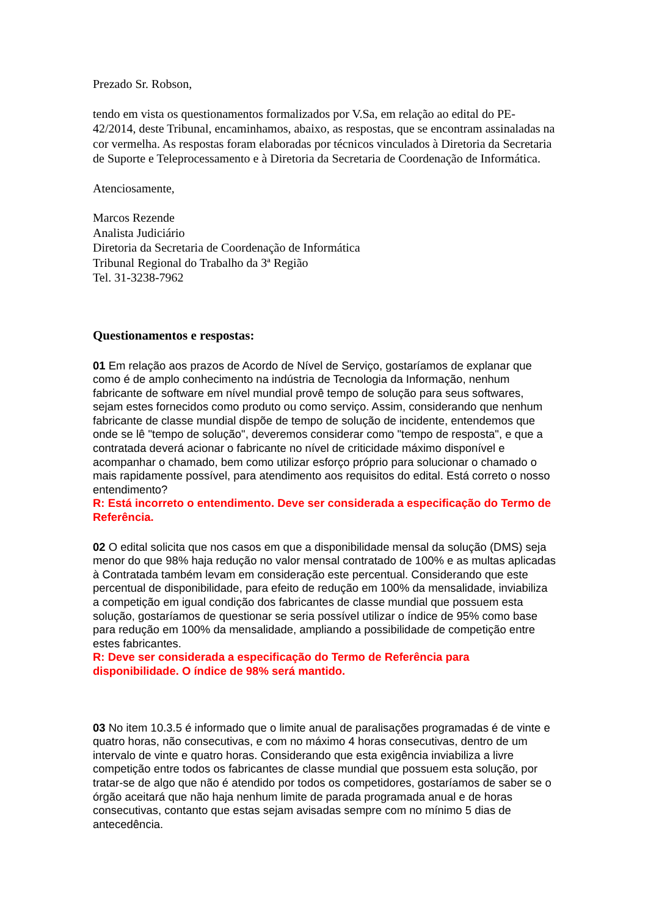Prezado Sr. Robson,
tendo em vista os questionamentos formalizados por V.Sa, em relação ao edital do PE-42/2014, deste Tribunal, encaminhamos, abaixo, as respostas, que se encontram assinaladas na cor vermelha. As respostas foram elaboradas por técnicos vinculados à Diretoria da Secretaria de Suporte e Teleprocessamento e à Diretoria da Secretaria de Coordenação de Informática.
Atenciosamente,
Marcos Rezende
Analista Judiciário
Diretoria da Secretaria de Coordenação de Informática
Tribunal Regional do Trabalho da 3ª Região
Tel. 31-3238-7962
Questionamentos e respostas:
01 Em relação aos prazos de Acordo de Nível de Serviço, gostaríamos de explanar que como é de amplo conhecimento na indústria de Tecnologia da Informação, nenhum fabricante de software em nível mundial provê tempo de solução para seus softwares, sejam estes fornecidos como produto ou como serviço. Assim, considerando que nenhum fabricante de classe mundial dispõe de tempo de solução de incidente, entendemos que onde se lê "tempo de solução", deveremos considerar como "tempo de resposta", e que a contratada deverá acionar o fabricante no nível de criticidade máximo disponível e acompanhar o chamado, bem como utilizar esforço próprio para solucionar o chamado o mais rapidamente possível, para atendimento aos requisitos do edital. Está correto o nosso entendimento?
R: Está incorreto o entendimento. Deve ser considerada a especificação do Termo de Referência.
02 O edital solicita que nos casos em que a disponibilidade mensal da solução (DMS) seja menor do que 98% haja redução no valor mensal contratado de 100% e as multas aplicadas à Contratada também levam em consideração este percentual. Considerando que este percentual de disponibilidade, para efeito de redução em 100% da mensalidade, inviabiliza a competição em igual condição dos fabricantes de classe mundial que possuem esta solução, gostaríamos de questionar se seria possível utilizar o índice de 95% como base para redução em 100% da mensalidade, ampliando a possibilidade de competição entre estes fabricantes.
R: Deve ser considerada a especificação do Termo de Referência para disponibilidade. O índice de 98% será mantido.
03 No item 10.3.5 é informado que o limite anual de paralisações programadas é de vinte e quatro horas, não consecutivas, e com no máximo 4 horas consecutivas, dentro de um intervalo de vinte e quatro horas. Considerando que esta exigência inviabiliza a livre competição entre todos os fabricantes de classe mundial que possuem esta solução, por tratar-se de algo que não é atendido por todos os competidores, gostaríamos de saber se o órgão aceitará que não haja nenhum limite de parada programada anual e de horas consecutivas, contanto que estas sejam avisadas sempre com no mínimo 5 dias de antecedência.